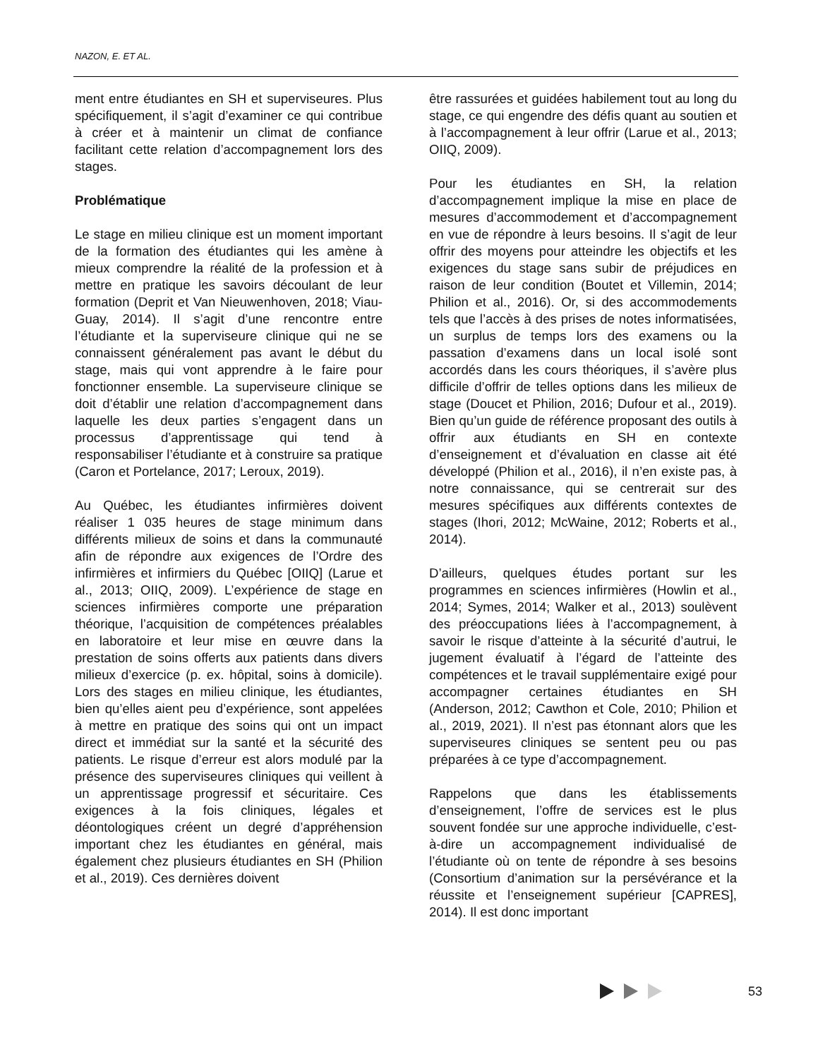NAZON, E. ET AL.
ment entre étudiantes en SH et superviseures. Plus spécifiquement, il s’agit d’examiner ce qui contribue à créer et à maintenir un climat de confiance facilitant cette relation d’accompagnement lors des stages.
Problématique
Le stage en milieu clinique est un moment important de la formation des étudiantes qui les amène à mieux comprendre la réalité de la profession et à mettre en pratique les savoirs découlant de leur formation (Deprit et Van Nieuwenhoven, 2018; Viau-Guay, 2014). Il s’agit d’une rencontre entre l’étudiante et la superviseure clinique qui ne se connaissent généralement pas avant le début du stage, mais qui vont apprendre à le faire pour fonctionner ensemble. La superviseure clinique se doit d’établir une relation d’accompagnement dans laquelle les deux parties s’engagent dans un processus d’apprentissage qui tend à responsabiliser l’étudiante et à construire sa pratique (Caron et Portelance, 2017; Leroux, 2019).
Au Québec, les étudiantes infirmières doivent réaliser 1 035 heures de stage minimum dans différents milieux de soins et dans la communauté afin de répondre aux exigences de l’Ordre des infirmières et infirmiers du Québec [OIIQ] (Larue et al., 2013; OIIQ, 2009). L’expérience de stage en sciences infirmières comporte une préparation théorique, l’acquisition de compétences préalables en laboratoire et leur mise en œuvre dans la prestation de soins offerts aux patients dans divers milieux d’exercice (p. ex. hôpital, soins à domicile). Lors des stages en milieu clinique, les étudiantes, bien qu’elles aient peu d’expérience, sont appelées à mettre en pratique des soins qui ont un impact direct et immédiat sur la santé et la sécurité des patients. Le risque d’erreur est alors modulé par la présence des superviseures cliniques qui veillent à un apprentissage progressif et sécuritaire. Ces exigences à la fois cliniques, légales et déontologiques créent un degré d’appréhension important chez les étudiantes en général, mais également chez plusieurs étudiantes en SH (Philion et al., 2019). Ces dernières doivent
être rassurées et guidées habilement tout au long du stage, ce qui engendre des défis quant au soutien et à l’accompagnement à leur offrir (Larue et al., 2013; OIIQ, 2009).
Pour les étudiantes en SH, la relation d’accompagnement implique la mise en place de mesures d’accommodement et d’accompagnement en vue de répondre à leurs besoins. Il s’agit de leur offrir des moyens pour atteindre les objectifs et les exigences du stage sans subir de préjudices en raison de leur condition (Boutet et Villemin, 2014; Philion et al., 2016). Or, si des accommodements tels que l’accès à des prises de notes informatisées, un surplus de temps lors des examens ou la passation d’examens dans un local isolé sont accordés dans les cours théoriques, il s’avère plus difficile d’offrir de telles options dans les milieux de stage (Doucet et Philion, 2016; Dufour et al., 2019). Bien qu’un guide de référence proposant des outils à offrir aux étudiants en SH en contexte d’enseignement et d’évaluation en classe ait été développé (Philion et al., 2016), il n’en existe pas, à notre connaissance, qui se centrerait sur des mesures spécifiques aux différents contextes de stages (Ihori, 2012; McWaine, 2012; Roberts et al., 2014).
D’ailleurs, quelques études portant sur les programmes en sciences infirmières (Howlin et al., 2014; Symes, 2014; Walker et al., 2013) soulèvent des préoccupations liées à l’accompagnement, à savoir le risque d’atteinte à la sécurité d’autrui, le jugement évaluatif à l’égard de l’atteinte des compétences et le travail supplémentaire exigé pour accompagner certaines étudiantes en SH (Anderson, 2012; Cawthon et Cole, 2010; Philion et al., 2019, 2021). Il n’est pas étonnant alors que les superviseures cliniques se sentent peu ou pas préparées à ce type d’accompagnement.
Rappelons que dans les établissements d’enseignement, l’offre de services est le plus souvent fondée sur une approche individuelle, c’est-à-dire un accompagnement individualisé de l’étudiante où on tente de répondre à ses besoins (Consortium d’animation sur la persévérance et la réussite et l’enseignement supérieur [CAPRES], 2014). Il est donc important
53